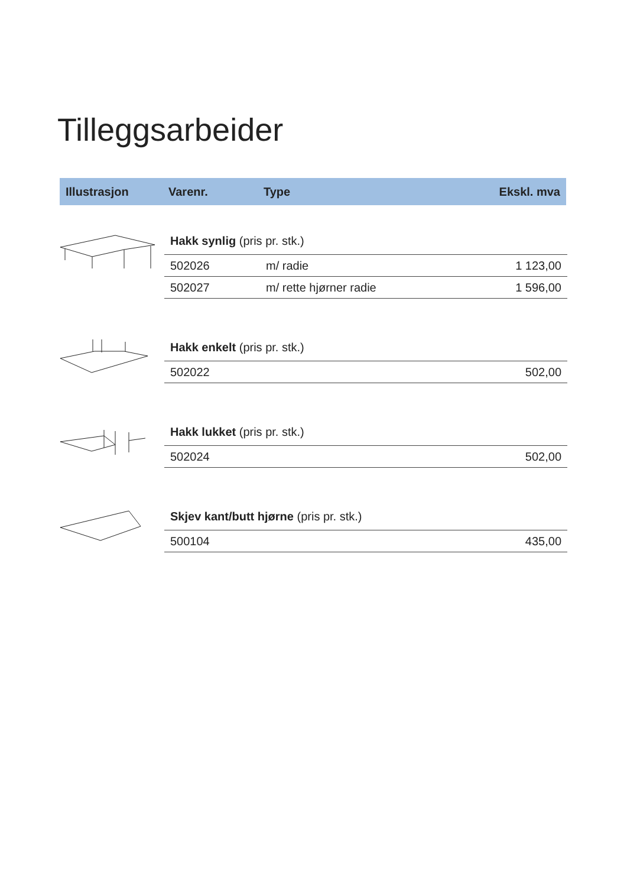Tilleggsarbeider
Illustrasjon Varenr. Type Ekskl. mva
Hakk synlig (pris pr. stk.)
| 502026 | m/ radie | 1 123,00 |
| 502027 | m/ rette hjørner radie | 1 596,00 |
Hakk enkelt (pris pr. stk.)
| 502022 | 502,00 |
Hakk lukket (pris pr. stk.)
| 502024 | 502,00 |
Skjev kant/butt hjørne (pris pr. stk.)
| 500104 | 435,00 |